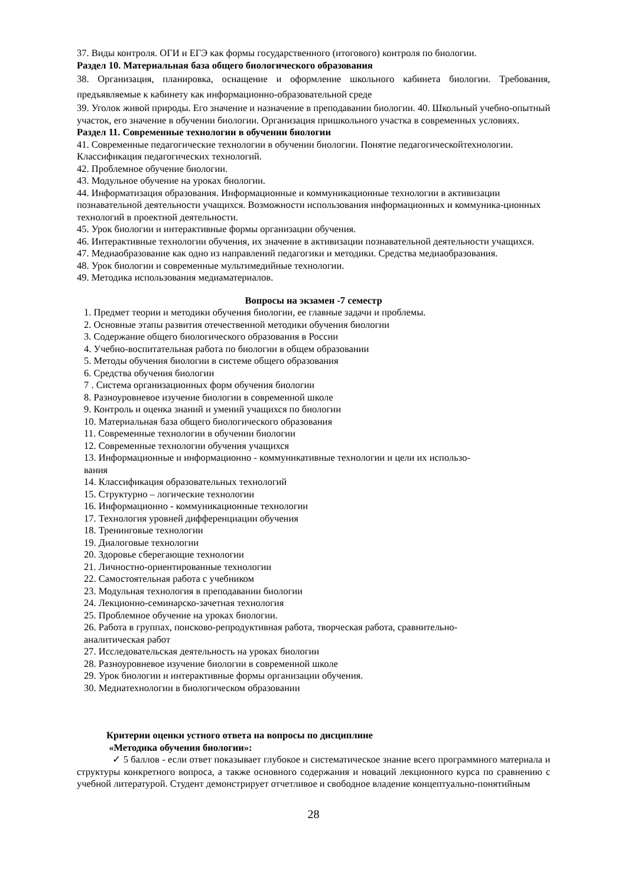37. Виды контроля. ОГИ и ЕГЭ как формы государственного (итогового) контроля по биологии.
Раздел 10. Материальная база общего биологического образования
38. Организация, планировка, оснащение и оформление школьного кабинета биологии. Требования, предъявляемые к кабинету как информационно-образовательной среде
39. Уголок живой природы. Его значение и назначение в преподавании биологии. 40. Школьный учебно-опытный участок, его значение в обучении биологии. Организация пришкольного участка в современных условиях.
Раздел 11. Современные технологии в обучении биологии
41. Современные педагогические технологии в обучении биологии. Понятие педагогическойтехнологии. Классификация педагогических технологий.
42. Проблемное обучение биологии.
43. Модульное обучение на уроках биологии.
44. Информатизация образования. Информационные и коммуникационные технологии в активизации познавательной деятельности учащихся. Возможности использования информационных и коммуника-ционных технологий в проектной деятельности.
45. Урок биологии и интерактивные формы организации обучения.
46. Интерактивные технологии обучения, их значение в активизации познавательной деятельности учащихся.
47. Медиаобразование как одно из направлений педагогики и методики. Средства медиаобразования.
48. Урок биологии и современные мультимедийные технологии.
49. Методика использования медиаматериалов.
Вопросы на экзамен -7 семестр
1. Предмет теории и методики обучения биологии, ее главные задачи и проблемы.
2. Основные этапы развития отечественной методики обучения биологии
3. Содержание общего биологического образования в России
4. Учебно-воспитательная работа по биологии в общем образовании
5. Методы обучения биологии в системе общего образования
6. Средства обучения биологии
7 . Система организационных форм обучения биологии
8. Разноуровневое изучение биологии в современной школе
9. Контроль и оценка знаний и умений учащихся по биологии
10. Материальная база общего биологического образования
11. Современные технологии в обучении биологии
12. Современные технологии обучения учащихся
13. Информационные и информационно - коммуникативные технологии и цели их использо-
вания
14. Классификация образовательных технологий
15. Структурно – логические технологии
16. Информационно - коммуникационные технологии
17. Технология уровней дифференциации обучения
18. Тренинговые технологии
19. Диалоговые технологии
20. Здоровье сберегающие технологии
21. Личностно-ориентированные технологии
22. Самостоятельная работа с учебником
23. Модульная технология в преподавании биологии
24. Лекционно-семинарско-зачетная технология
25. Проблемное обучение на уроках биологии.
26. Работа в группах, поисково-репродуктивная работа, творческая работа, сравнительно-
аналитическая работ
27. Исследовательская деятельность на уроках биологии
28. Разноуровневое изучение биологии в современной школе
29. Урок биологии и интерактивные формы организации обучения.
30. Медиатехнологии в биологическом образовании
Критерии оценки устного ответа на вопросы по дисциплине
«Методика обучения биологии»:
✓ 5 баллов - если ответ показывает глубокое и систематическое знание всего программного материала и структуры конкретного вопроса, а также основного содержания и новаций лекционного курса по сравнению с учебной литературой. Студент демонстрирует отчетливое и свободное владение концептуально-понятийным
28